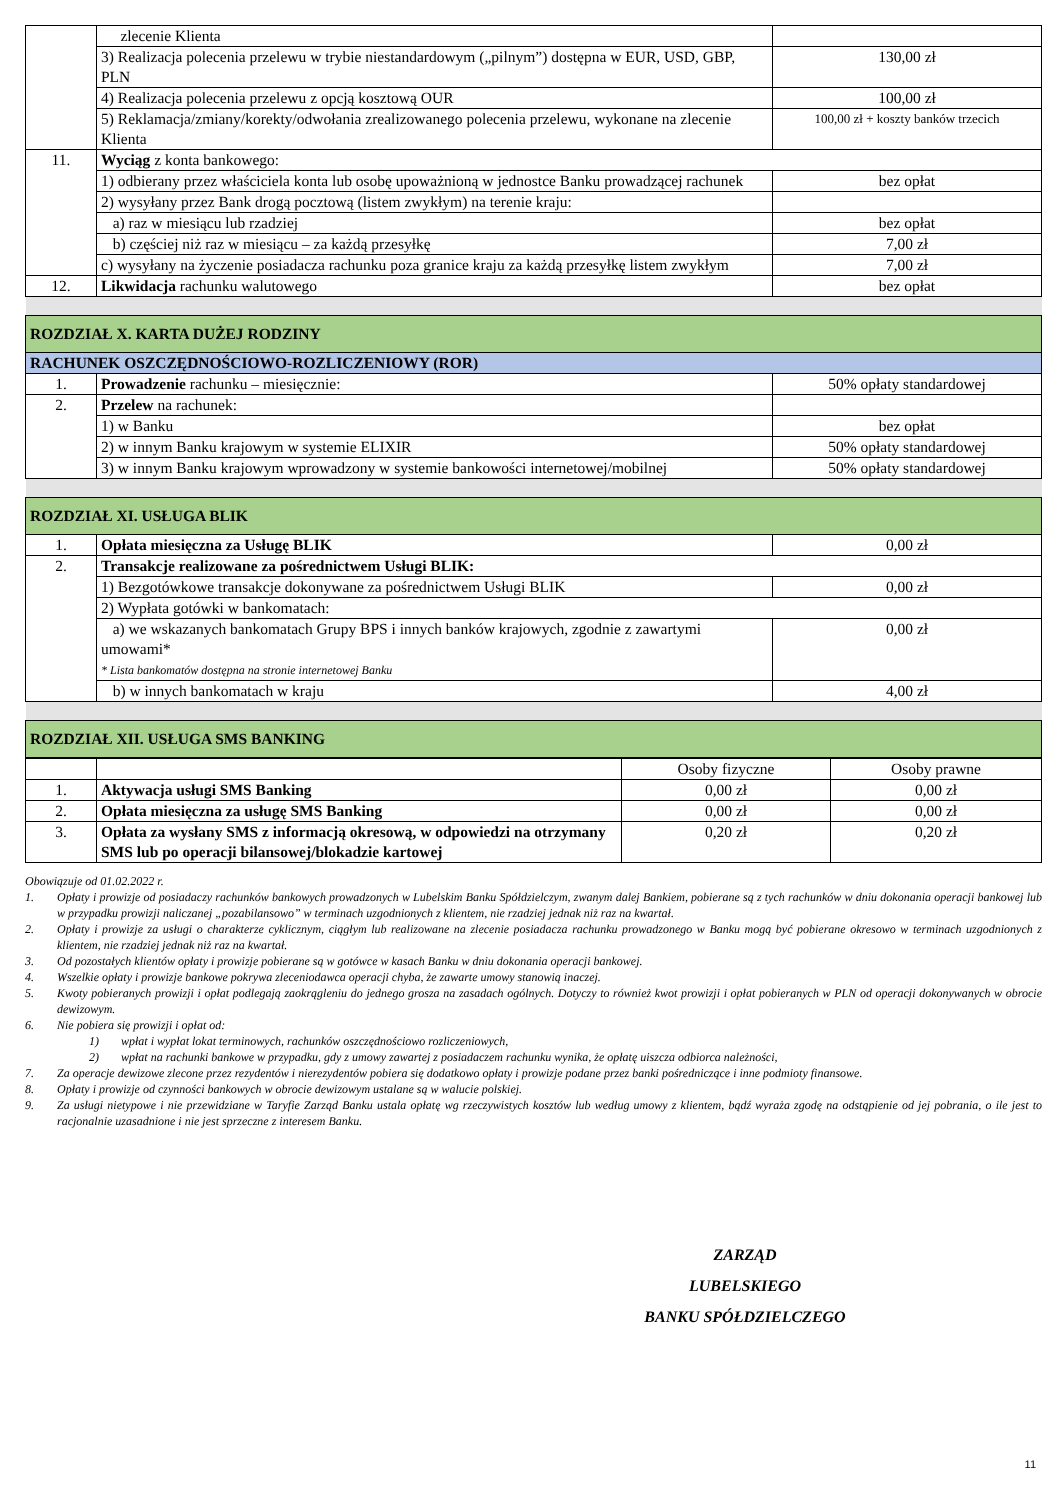| | zlecenie Klienta | |
| | 3) Realizacja polecenia przelewu w trybie niestandardowym („pilnym”) dostępna w EUR, USD, GBP, PLN | 130,00 zł |
| | 4) Realizacja polecenia przelewu z opcją kosztową OUR | 100,00 zł |
| | 5) Reklamacja/zmiany/korekty/odwołania zrealizowanego polecenia przelewu, wykonane na zlecenie Klienta | 100,00 zł + koszty banków trzecich |
| 11. | Wyciąg z konta bankowego: | |
| | 1) odbierany przez właściciela konta lub osobę upoważnioną w jednostce Banku prowadzącej rachunek | bez opłat |
| | 2) wysyłany przez Bank drogą pocztową (listem zwykłym) na terenie kraju: | |
| | a) raz w miesiącu lub rzadziej | bez opłat |
| | b) częściej niż raz w miesiącu – za każdą przesyłkę | 7,00 zł |
| | c) wysyłany na życzenie posiadacza rachunku poza granice kraju za każdą przesyłkę listem zwykłym | 7,00 zł |
| 12. | Likwidacja rachunku walutowego | bez opłat |
| ROZDZIAŁ X. KARTA DUŻEJ RODZINY | | |
| RACHUNEK OSZCZĘDNOŚCIOWO-ROZLICZENIOWY (ROR) | | |
| 1. | Prowadzenie rachunku – miesięcznie: | 50% opłaty standardowej |
| 2. | Przelew na rachunek: | |
| | 1) w Banku | bez opłat |
| | 2) w innym Banku krajowym w systemie ELIXIR | 50% opłaty standardowej |
| | 3) w innym Banku krajowym wprowadzony w systemie bankowości internetowej/mobilnej | 50% opłaty standardowej |
| ROZDZIAŁ XI. USŁUGA BLIK | | |
| 1. | Opłata miesięczna za Usługę BLIK | 0,00 zł |
| 2. | Transakcje realizowane za pośrednictwem Usługi BLIK: | |
| | 1) Bezgotówkowe transakcje dokonywane za pośrednictwem Usługi BLIK | 0,00 zł |
| | 2) Wypłata gotówki w bankomatach: | |
| | a) we wskazanych bankomatach Grupy BPS i innych banków krajowych, zgodnie z zawartymi umowami* * Lista bankomatów dostępna na stronie internetowej Banku | 0,00 zł |
| | b) w innych bankomatach w kraju | 4,00 zł |
| ROZDZIAŁ XII. USŁUGA SMS BANKING | | |
| | | Osoby fizyczne | Osoby prawne |
| 1. | Aktywacja usługi SMS Banking | 0,00 zł | 0,00 zł |
| 2. | Opłata miesięczna za usługę SMS Banking | 0,00 zł | 0,00 zł |
| 3. | Opłata za wysłany SMS z informacją okresową, w odpowiedzi na otrzymany SMS lub po operacji bilansowej/blokadzie kartowej | 0,20 zł | 0,20 zł |
Obowiązuje od 01.02.2022 r.
1. Opłaty i prowizje od posiadaczy rachunków bankowych prowadzonych w Lubelskim Banku Spółdzielczym, zwanym dalej Bankiem, pobierane są z tych rachunków w dniu dokonania operacji bankowej lub w przypadku prowizji naliczanej „pozabilansowo” w terminach uzgodnionych z klientem, nie rzadziej jednak niż raz na kwartał.
2. Opłaty i prowizje za usługi o charakterze cyklicznym, ciągłym lub realizowane na zlecenie posiadacza rachunku prowadzonego w Banku mogą być pobierane okresowo w terminach uzgodnionych z klientem, nie rzadziej jednak niż raz na kwartał.
3. Od pozostałych klientów opłaty i prowizje pobierane są w gotówce w kasach Banku w dniu dokonania operacji bankowej.
4. Wszelkie opłaty i prowizje bankowe pokrywa zleceniodawca operacji chyba, że zawarte umowy stanowią inaczej.
5. Kwoty pobieranych prowizji i opłat podlegają zaokrągleniu do jednego grosza na zasadach ogólnych. Dotyczy to również kwot prowizji i opłat pobieranych w PLN od operacji dokonywanych w obrocie dewizowym.
6. Nie pobiera się prowizji i opłat od:
1) wpłat i wypłat lokat terminowych, rachunków oszczędnościowo rozliczeniowych,
2) wpłat na rachunki bankowe w przypadku, gdy z umowy zawartej z posiadaczem rachunku wynika, że opłatę uiszcza odbiorca należności,
7. Za operacje dewizowe zlecone przez rezydentów i nierezydentów pobiera się dodatkowo opłaty i prowizje podane przez banki pośredniczące i inne podmioty finansowe.
8. Opłaty i prowizje od czynności bankowych w obrocie dewizowym ustalane są w walucie polskiej.
9. Za usługi nietypowe i nie przewidziane w Taryfie Zarząd Banku ustala opłatę wg rzeczywistych kosztów lub według umowy z klientem, bądź wyraża zgodę na odstąpienie od jej pobrania, o ile jest to racjonalnie uzasadnione i nie jest sprzeczne z interesem Banku.
ZARZĄD
LUBELSKIEGO
BANKU SPÓŁDZIELCZEGO
11